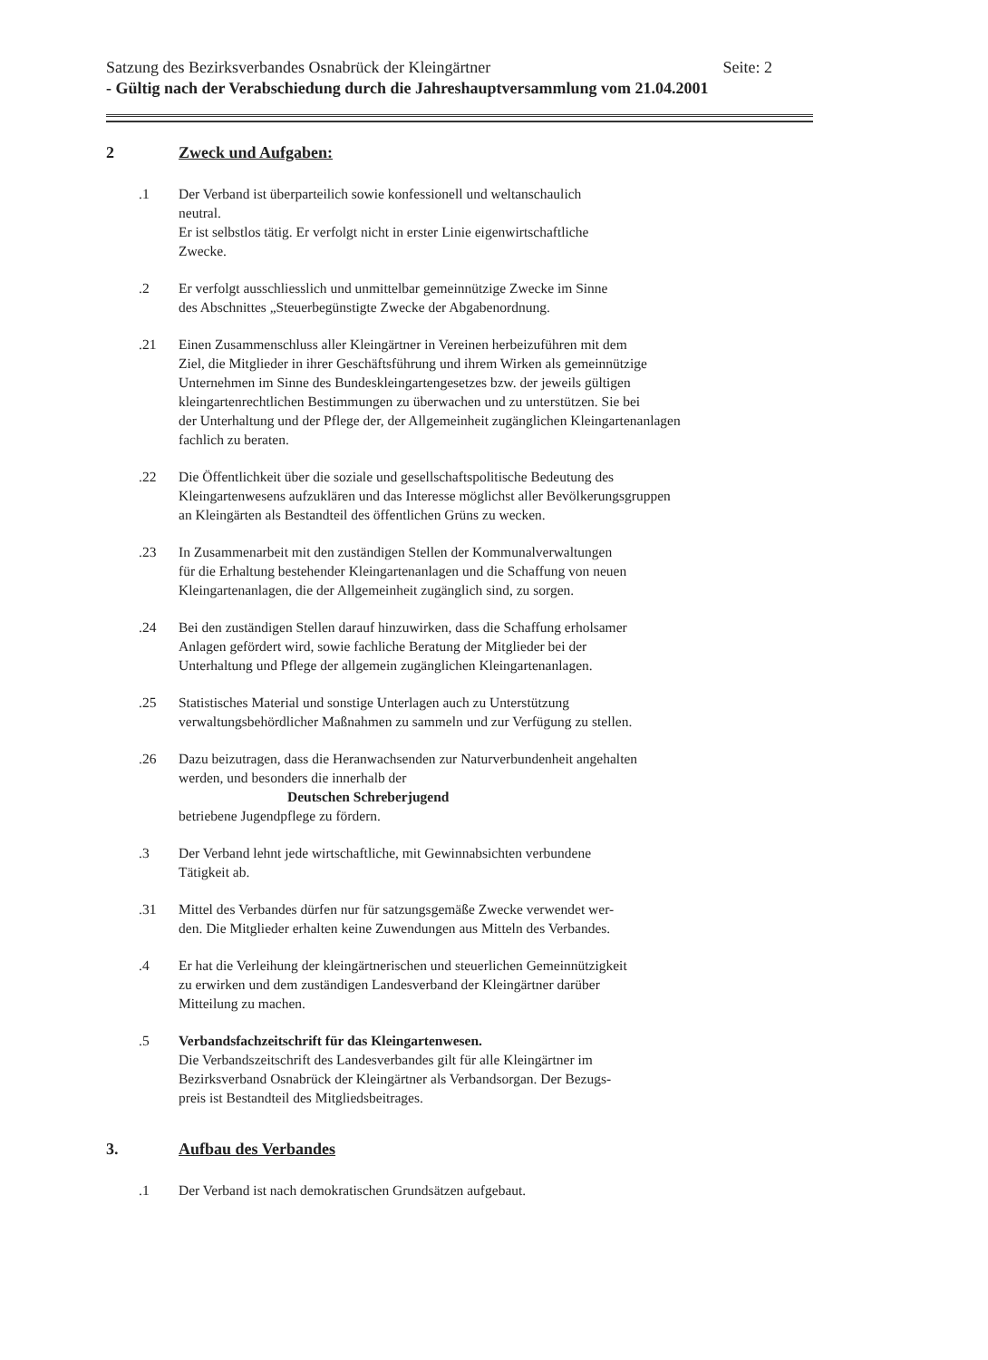Satzung des Bezirksverbandes Osnabrück der Kleingärtner Seite: 2
- Gültig nach der Verabschiedung durch die Jahreshauptversammlung vom 21.04.2001
2 Zweck und Aufgaben:
.1 Der Verband ist überparteilich sowie konfessionell und weltanschaulich
neutral.
Er ist selbstlos tätig. Er verfolgt nicht in erster Linie eigenwirtschaftliche
Zwecke.
.2 Er verfolgt ausschliesslich und unmittelbar gemeinnützige Zwecke im Sinne
des Abschnittes „Steuerbegünstigte Zwecke der Abgabenordnung.
.21 Einen Zusammenschluss aller Kleingärtner in Vereinen herbeizuführen mit dem
Ziel, die Mitglieder in ihrer Geschäftsführung und ihrem Wirken als gemeinnützige
Unternehmen im Sinne des Bundeskleingartengesetzes bzw. der jeweils gültigen
kleingartenrechtlichen Bestimmungen zu überwachen und zu unterstützen. Sie bei
der Unterhaltung und der Pflege der, der Allgemeinheit zugänglichen Kleingartenanlagen
fachlich zu beraten.
.22 Die Öffentlichkeit über die soziale und gesellschaftspolitische Bedeutung des
Kleingartenwesens aufzuklären und das Interesse möglichst aller Bevölkerungsgruppen
an Kleingärten als Bestandteil des öffentlichen Grüns zu wecken.
.23 In Zusammenarbeit mit den zuständigen Stellen der Kommunalverwaltungen
für die Erhaltung bestehender Kleingartenanlagen und die Schaffung von neuen
Kleingartenanlagen, die der Allgemeinheit zugänglich sind, zu sorgen.
.24 Bei den zuständigen Stellen darauf hinzuwirken, dass die Schaffung erholsamer
Anlagen gefördert wird, sowie fachliche Beratung der Mitglieder bei der
Unterhaltung und Pflege der allgemein zugänglichen Kleingartenanlagen.
.25 Statistisches Material und sonstige Unterlagen auch zu Unterstützung
verwaltungsbehördlicher Maßnahmen zu sammeln und zur Verfügung zu stellen.
.26 Dazu beizutragen, dass die Heranwachsenden zur Naturverbundenheit angehalten
werden, und besonders die innerhalb der
Deutschen Schreberjugend
betriebene Jugendpflege zu fördern.
.3 Der Verband lehnt jede wirtschaftliche, mit Gewinnabsichten verbundene
Tätigkeit ab.
.31 Mittel des Verbandes dürfen nur für satzungsgemäße Zwecke verwendet wer-
den. Die Mitglieder erhalten keine Zuwendungen aus Mitteln des Verbandes.
.4 Er hat die Verleihung der kleingärtnerischen und steuerlichen Gemeinnützigkeit
zu erwirken und dem zuständigen Landesverband der Kleingärtner darüber
Mitteilung zu machen.
.5 Verbandsfachzeitschrift für das Kleingartenwesen.
Die Verbandszeitschrift des Landesverbandes gilt für alle Kleingärtner im
Bezirksverband Osnabrück der Kleingärtner als Verbandsorgan. Der Bezugs-
preis ist Bestandteil des Mitgliedsbeitrages.
3. Aufbau des Verbandes
.1 Der Verband ist nach demokratischen Grundsätzen aufgebaut.